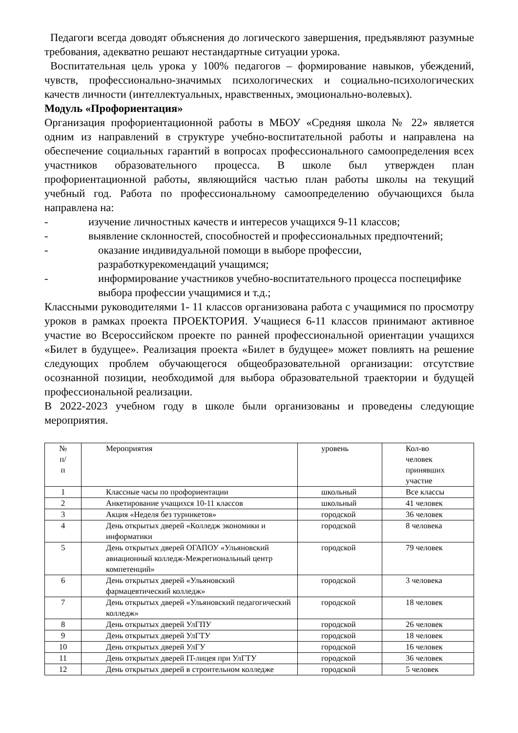Педагоги всегда доводят объяснения до логического завершения, предъявляют разумные требования, адекватно решают нестандартные ситуации урока.
Воспитательная цель урока у 100% педагогов – формирование навыков, убеждений, чувств, профессионально-значимых психологических и социально-психологических качеств личности (интеллектуальных, нравственных, эмоционально-волевых).
Модуль «Профориентация»
Организация профориентационной работы в МБОУ «Средняя школа № 22» является одним из направлений в структуре учебно-воспитательной работы и направлена на обеспечение социальных гарантий в вопросах профессионального самоопределения всех участников образовательного процесса. В школе был утвержден план профориентационной работы, являющийся частью план работы школы на текущий учебный год. Работа по профессиональному самоопределению обучающихся была направлена на:
- изучение личностных качеств и интересов учащихся 9-11 классов;
- выявление склонностей, способностей и профессиональных предпочтений;
- оказание индивидуальной помощи в выборе профессии, разработкурекомендаций учащимся;
- информирование участников учебно-воспитательного процесса поспецифике выбора профессии учащимися и т.д.;
Классными руководителями 1- 11 классов организована работа с учащимися по просмотру уроков в рамках проекта ПРОЕКТОРИЯ. Учащиеся 6-11 классов принимают активное участие во Всероссийском проекте по ранней профессиональной ориентации учащихся «Билет в будущее». Реализация проекта «Билет в будущее» может повлиять на решение следующих проблем обучающегося общеобразовательной организации: отсутствие осознанной позиции, необходимой для выбора образовательной траектории и будущей профессиональной реализации.
В 2022-2023 учебном году в школе были организованы и проведены следующие мероприятия.
| № п/ п | Мероприятия | уровень | Кол-во человек принявших участие |
| 1 | Классные часы по профориентации | школьный | Все классы |
| 2 | Анкетирование учащихся 10-11 классов | школьный | 41 человек |
| 3 | Акция «Неделя без турникетов» | городской | 36 человек |
| 4 | День открытых дверей «Колледж экономики и информатики | городской | 8 человека |
| 5 | День открытых дверей ОГАПОУ «Ульяновский авиационный колледж-Межрегиональный центр компетенций» | городской | 79 человек |
| 6 | День открытых дверей «Ульяновский фармацевтический колледж» | городской | 3 человека |
| 7 | День открытых дверей «Ульяновский педагогический колледж» | городской | 18 человек |
| 8 | День открытых дверей УлГПУ | городской | 26 человек |
| 9 | День открытых дверей УлГТУ | городской | 18 человек |
| 10 | День открытых дверей УлГУ | городской | 16 человек |
| 11 | День открытых дверей IT-лицея при УлГТУ | городской | 36 человек |
| 12 | День открытых дверей в строительном колледже | городской | 5 человек |